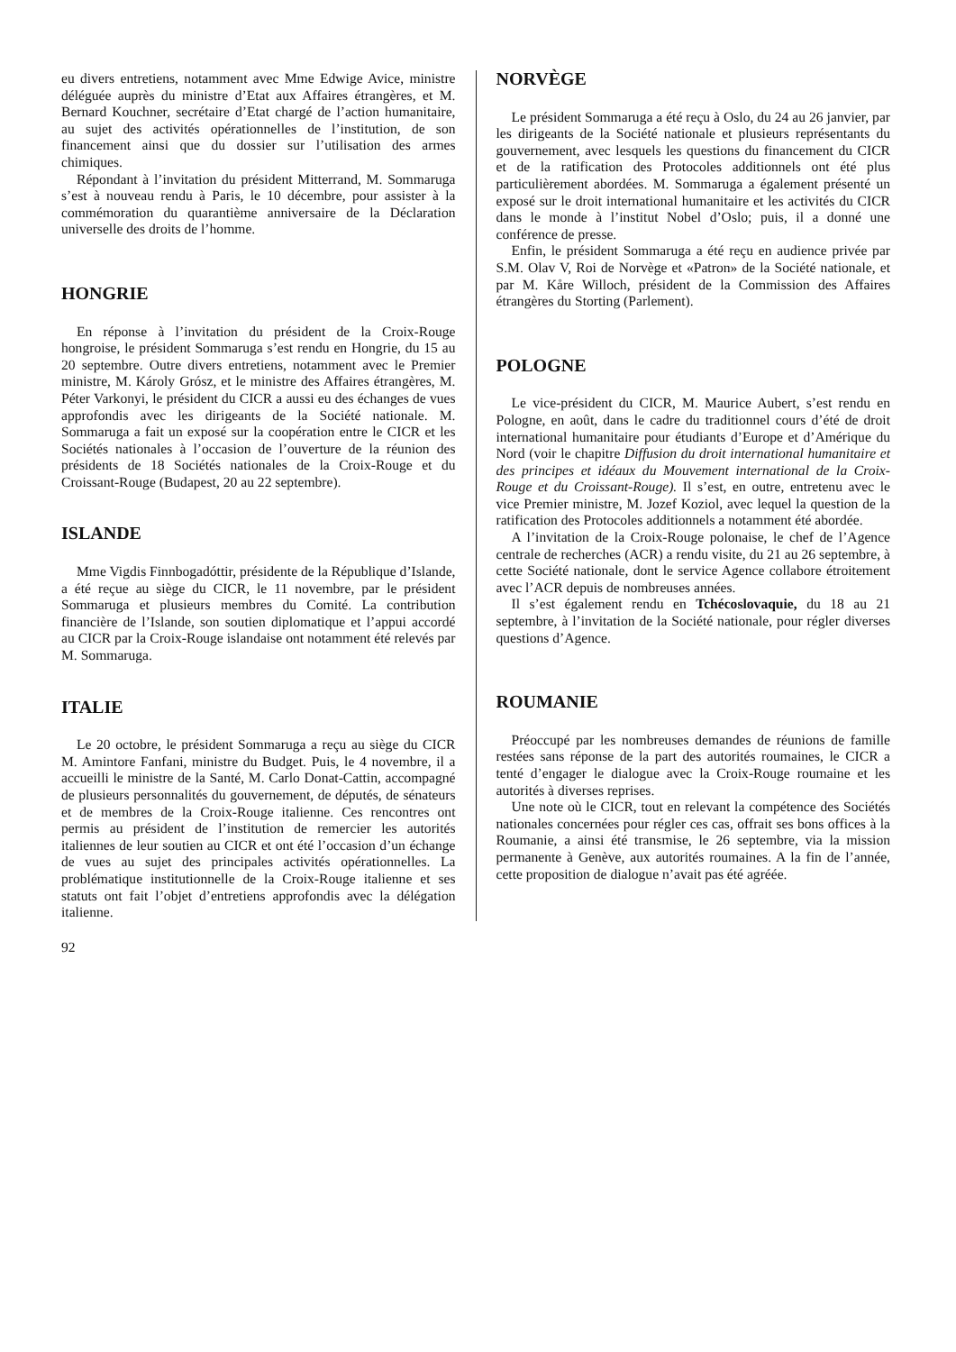eu divers entretiens, notamment avec Mme Edwige Avice, ministre déléguée auprès du ministre d’Etat aux Affaires étrangères, et M. Bernard Kouchner, secrétaire d’Etat chargé de l’action humanitaire, au sujet des activités opérationnelles de l’institution, de son financement ainsi que du dossier sur l’utilisation des armes chimiques.
Répondant à l’invitation du président Mitterrand, M. Sommaruga s’est à nouveau rendu à Paris, le 10 décembre, pour assister à la commémoration du quarantième anniversaire de la Déclaration universelle des droits de l’homme.
HONGRIE
En réponse à l’invitation du président de la Croix-Rouge hongroise, le président Sommaruga s’est rendu en Hongrie, du 15 au 20 septembre. Outre divers entretiens, notamment avec le Premier ministre, M. Károly Grósz, et le ministre des Affaires étrangères, M. Péter Varkonyi, le président du CICR a aussi eu des échanges de vues approfondis avec les dirigeants de la Société nationale. M. Sommaruga a fait un exposé sur la coopération entre le CICR et les Sociétés nationales à l’occasion de l’ouverture de la réunion des présidents de 18 Sociétés nationales de la Croix-Rouge et du Croissant-Rouge (Budapest, 20 au 22 septembre).
ISLANDE
Mme Vigdis Finnbogadóttir, présidente de la République d’Islande, a été reçue au siège du CICR, le 11 novembre, par le président Sommaruga et plusieurs membres du Comité. La contribution financière de l’Islande, son soutien diplomatique et l’appui accordé au CICR par la Croix-Rouge islandaise ont notamment été relevés par M. Sommaruga.
ITALIE
Le 20 octobre, le président Sommaruga a reçu au siège du CICR M. Amintore Fanfani, ministre du Budget. Puis, le 4 novembre, il a accueilli le ministre de la Santé, M. Carlo Donat-Cattin, accompagné de plusieurs personnalités du gouvernement, de députés, de sénateurs et de membres de la Croix-Rouge italienne. Ces rencontres ont permis au président de l’institution de remercier les autorités italiennes de leur soutien au CICR et ont été l’occasion d’un échange de vues au sujet des principales activités opérationnelles. La problématique institutionnelle de la Croix-Rouge italienne et ses statuts ont fait l’objet d’entretiens approfondis avec la délégation italienne.
NORVÈGE
Le président Sommaruga a été reçu à Oslo, du 24 au 26 janvier, par les dirigeants de la Société nationale et plusieurs représentants du gouvernement, avec lesquels les questions du financement du CICR et de la ratification des Protocoles additionnels ont été plus particulièrement abordées. M. Sommaruga a également présenté un exposé sur le droit international humanitaire et les activités du CICR dans le monde à l’institut Nobel d’Oslo; puis, il a donné une conférence de presse.
Enfin, le président Sommaruga a été reçu en audience privée par S.M. Olav V, Roi de Norvège et «Patron» de la Société nationale, et par M. Kåre Willoch, président de la Commission des Affaires étrangères du Storting (Parlement).
POLOGNE
Le vice-président du CICR, M. Maurice Aubert, s’est rendu en Pologne, en août, dans le cadre du traditionnel cours d’été de droit international humanitaire pour étudiants d’Europe et d’Amérique du Nord (voir le chapitre Diffusion du droit international humanitaire et des principes et idéaux du Mouvement international de la Croix-Rouge et du Croissant-Rouge). Il s’est, en outre, entretenu avec le vice Premier ministre, M. Jozef Koziol, avec lequel la question de la ratification des Protocoles additionnels a notamment été abordée.
A l’invitation de la Croix-Rouge polonaise, le chef de l’Agence centrale de recherches (ACR) a rendu visite, du 21 au 26 septembre, à cette Société nationale, dont le service Agence collabore étroitement avec l’ACR depuis de nombreuses années.
Il s’est également rendu en Tchécoslovaquie, du 18 au 21 septembre, à l’invitation de la Société nationale, pour régler diverses questions d’Agence.
ROUMANIE
Préoccupé par les nombreuses demandes de réunions de famille restées sans réponse de la part des autorités roumaines, le CICR a tenté d’engager le dialogue avec la Croix-Rouge roumaine et les autorités à diverses reprises.
Une note où le CICR, tout en relevant la compétence des Sociétés nationales concernées pour régler ces cas, offrait ses bons offices à la Roumanie, a ainsi été transmise, le 26 septembre, via la mission permanente à Genève, aux autorités roumaines. A la fin de l’année, cette proposition de dialogue n’avait pas été agréée.
92